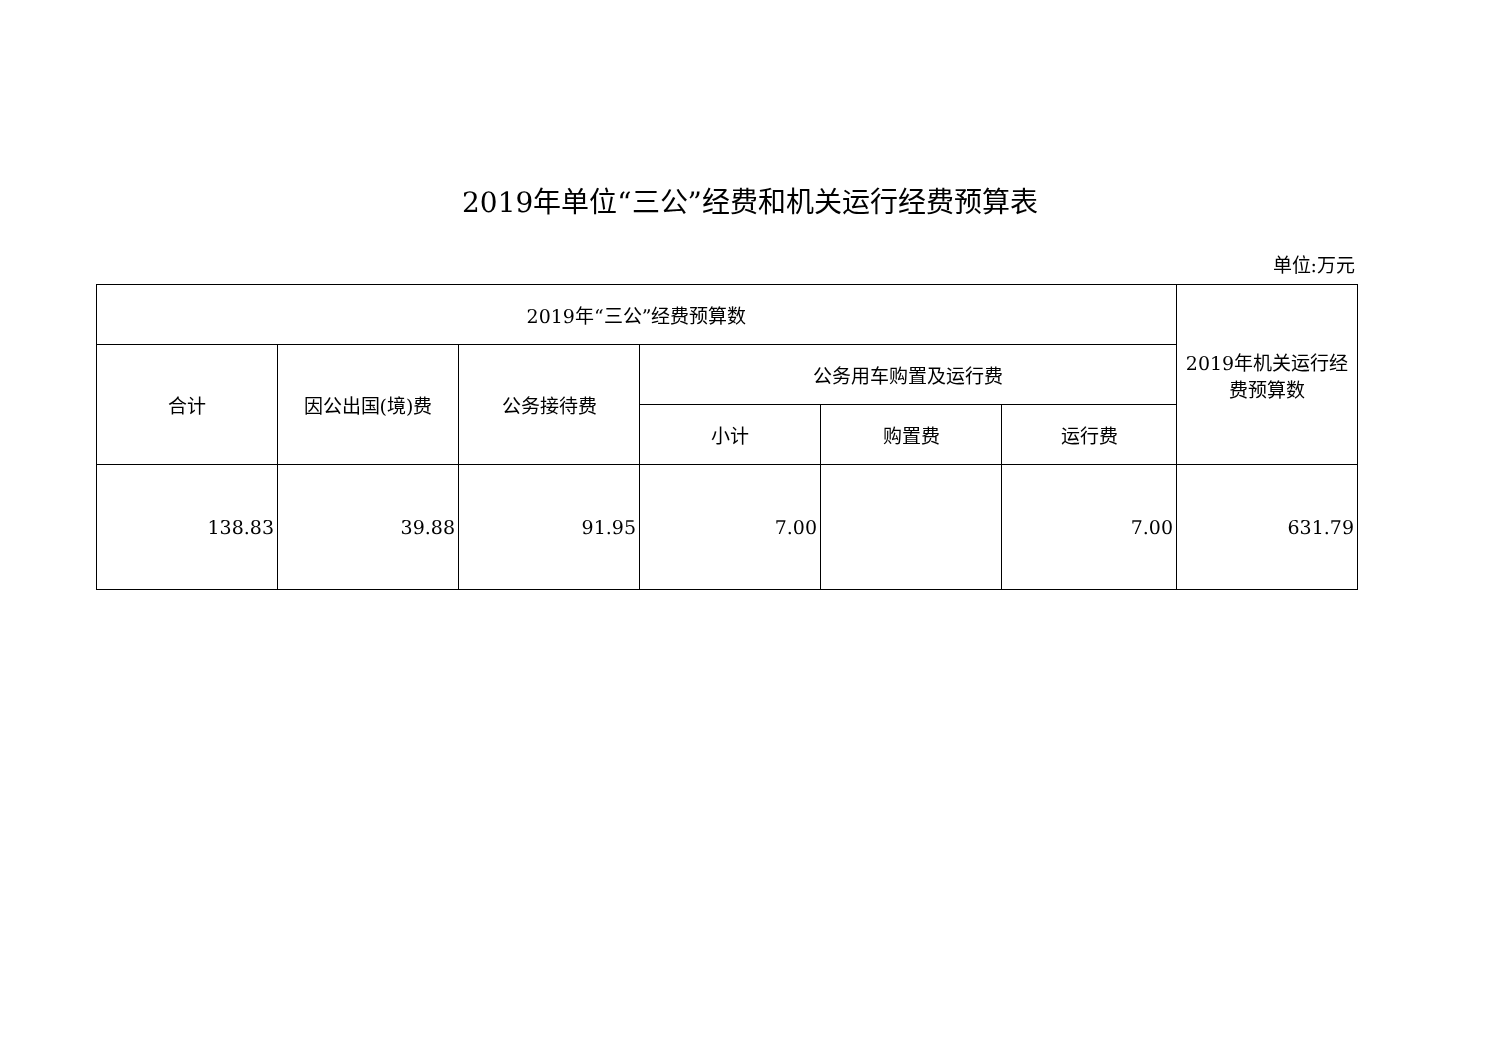2019年单位“三公”经费和机关运行经费预算表
单位:万元
| 2019年“三公”经费预算数 | | | | | | 2019年机关运行经费预算数 |
| --- | --- | --- | --- | --- | --- | --- |
| 合计 | 因公出国(境)费 | 公务接待费 | 公务用车购置及运行费 | | | |
| | | | 小计 | 购置费 | 运行费 | |
| 138.83 | 39.88 | 91.95 | 7.00 | | 7.00 | 631.79 |